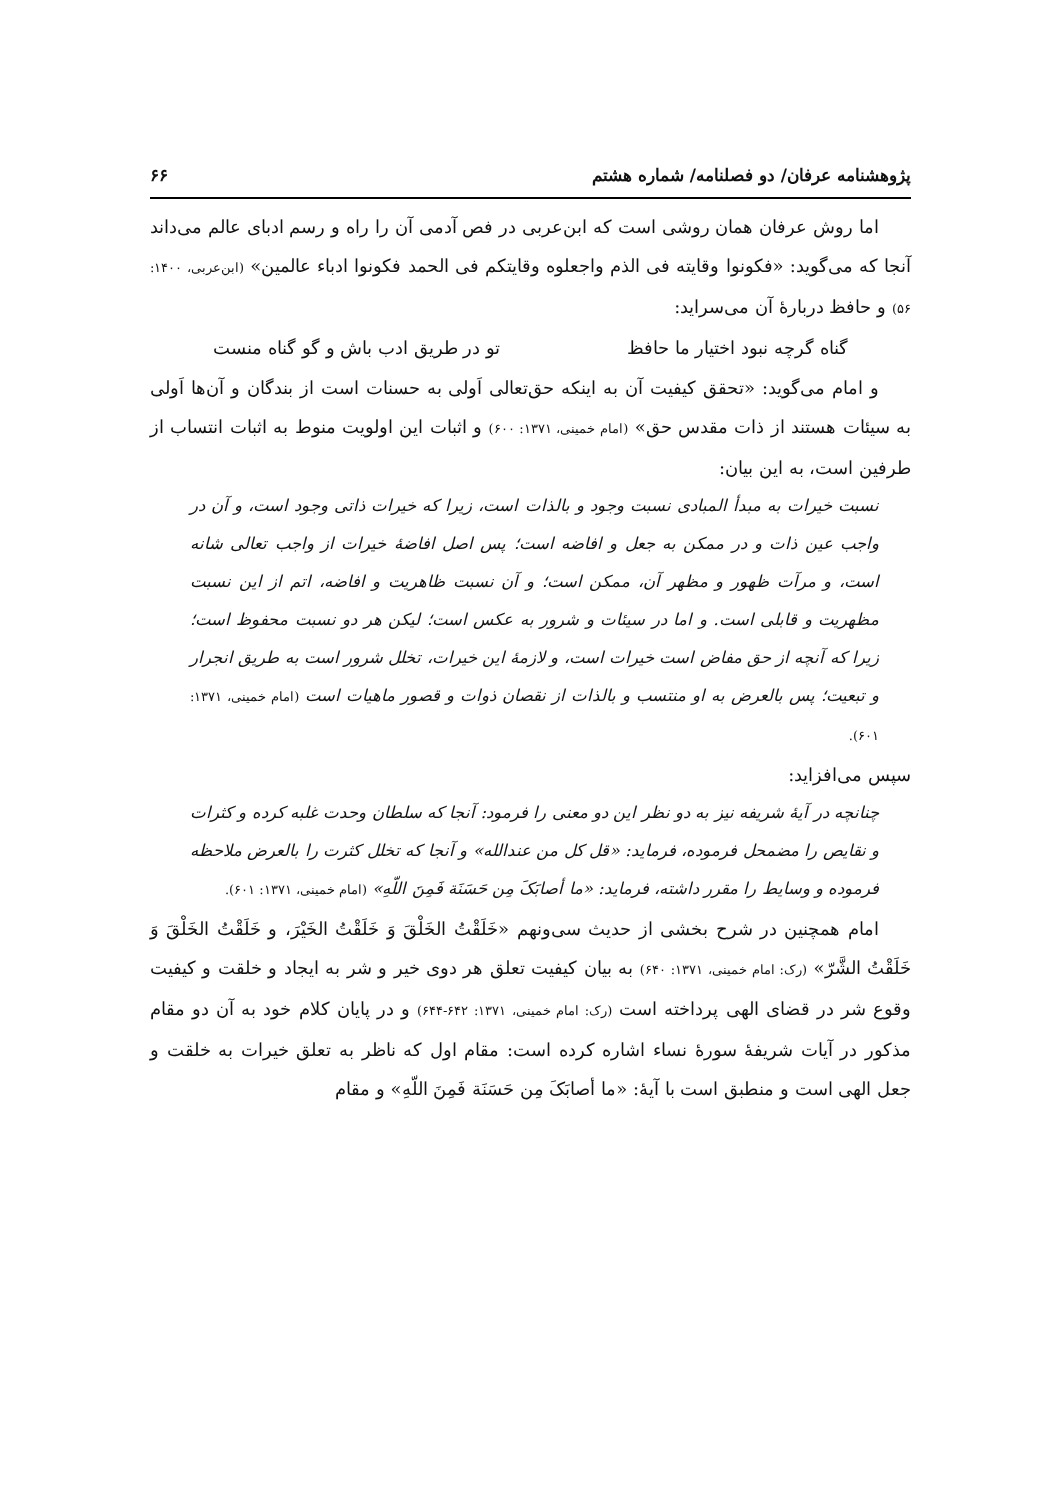پژوهشنامه عرفان/ دو فصلنامه/ شماره هشتم ۶۶
اما روش عرفان همان روشی است که ابن‌عربی در فص آدمی آن را راه و رسم ادبای عالم می‌داند آنجا که می‌گوید: «فکونوا وقایته فی الذم واجعلوه وقایتکم فی الحمد فکونوا ادباء عالمین» (ابن‌عربی، ۱۴۰۰: ۵۶) و حافظ دربارهٔ آن می‌سراید:
گناه گرچه نبود اختیار ما حافظ تو در طریق ادب باش و گو گناه منست
و امام می‌گوید: «تحقق کیفیت آن به اینکه حق‌تعالی اَولی به حسنات است از بندگان و آن‌ها اَولی به سیئات هستند از ذات مقدس حق» (امام خمینی، ۱۳۷۱: ۶۰۰) و اثبات این اولویت منوط به اثبات انتساب از طرفین است، به این بیان:
نسبت خیرات به مبدأ المبادی نسبت وجود و بالذات است، زیرا که خیرات ذاتی وجود است، و آن در واجب عین ذات و در ممکن به جعل و افاضه است؛ پس اصل افاضهٔ خیرات از واجب تعالی شانه است، و مرآت ظهور و مظهر آن، ممکن است؛ و آن نسبت ظاهریت و افاضه، اتم از این نسبت مظهریت و قابلی است. و اما در سیئات و شرور به عکس است؛ لیکن هر دو نسبت محفوظ است؛ زیرا که آنچه از حق مفاض است خیرات است، و لازمهٔ این خیرات، تخلل شرور است به طریق انجرار و تبعیت؛ پس بالعرض به او منتسب و بالذات از نقصان ذوات و قصور ماهیات است (امام خمینی، ۱۳۷۱: ۶۰۱).
سپس می‌افزاید:
چنانچه در آیهٔ شریفه نیز به دو نظر این دو معنی را فرمود: آنجا که سلطان وحدت غلبه کرده و کثرات و نقایص را مضمحل فرموده، فرماید: «قل کل من عندالله» و آنجا که تخلل کثرت را بالعرض ملاحظه فرموده و وسایط را مقرر داشته، فرماید: «ما أصابَکَ مِن حَسَنَة فَمِنَ اللّهِ» (امام خمینی، ۱۳۷۱: ۶۰۱).
امام همچنین در شرح بخشی از حدیث سی‌ونهم «خَلَقْتُ الخَلْقَ وَ خَلَقْتُ الخَیْرَ، و خَلَقْتُ الخَلْقَ وَ خَلَقْتُ الشَّرّ» (رک: امام خمینی، ۱۳۷۱: ۶۴۰) به بیان کیفیت تعلق هر دوی خیر و شر به ایجاد و خلقت و کیفیت وقوع شر در قضای الهی پرداخته است (رک: امام خمینی، ۱۳۷۱: ۶۴۲-۶۴۴) و در پایان کلام خود به آن دو مقام مذکور در آیات شریفهٔ سورهٔ نساء اشاره کرده است: مقام اول که ناظر به تعلق خیرات به خلقت و جعل الهی است و منطبق است با آیهٔ: «ما أصابَکَ مِن حَسَنَة فَمِنَ اللّهِ» و مقام